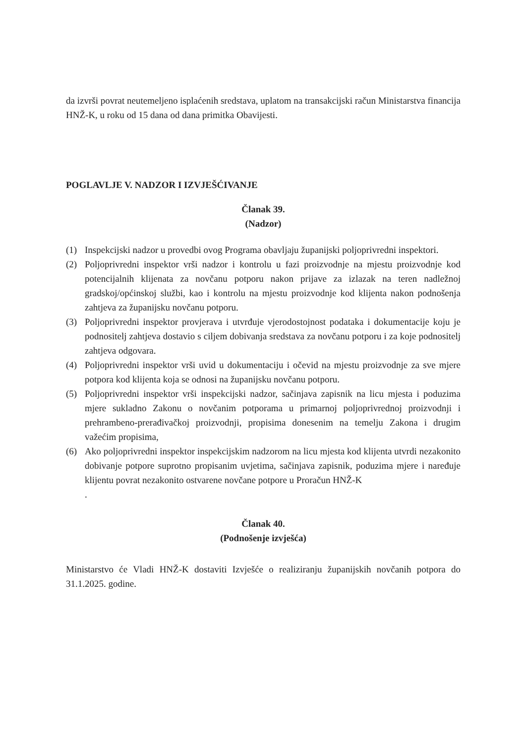da izvrši povrat neutemeljeno isplaćenih sredstava, uplatom na transakcijski račun Ministarstva financija HNŽ-K, u roku od 15 dana od dana primitka Obavijesti.
POGLAVLJE V. NADZOR I IZVJEŠĆIVANJE
Članak 39.
(Nadzor)
(1) Inspekcijski nadzor u provedbi ovog Programa obavljaju županijski poljoprivredni inspektori.
(2) Poljoprivredni inspektor vrši nadzor i kontrolu u fazi proizvodnje na mjestu proizvodnje kod potencijalnih klijenata za novčanu potporu nakon prijave za izlazak na teren nadležnoj gradskoj/općinskoj službi, kao i kontrolu na mjestu proizvodnje kod klijenta nakon podnošenja zahtjeva za županijsku novčanu potporu.
(3) Poljoprivredni inspektor provjerava i utvrđuje vjerodostojnost podataka i dokumentacije koju je podnositelj zahtjeva dostavio s ciljem dobivanja sredstava za novčanu potporu i za koje podnositelj zahtjeva odgovara.
(4) Poljoprivredni inspektor vrši uvid u dokumentaciju i očevid na mjestu proizvodnje za sve mjere potpora kod klijenta koja se odnosi na županijsku novčanu potporu.
(5) Poljoprivredni inspektor vrši inspekcijski nadzor, sačinjava zapisnik na licu mjesta i poduzima mjere sukladno Zakonu o novčanim potporama u primarnoj poljoprivrednoj proizvodnji i prehrambeno-prerađivačkoj proizvodnji, propisima donesenim na temelju Zakona i drugim važećim propisima,
(6) Ako poljoprivredni inspektor inspekcijskim nadzorom na licu mjesta kod klijenta utvrdi nezakonito dobivanje potpore suprotno propisanim uvjetima, sačinjava zapisnik, poduzima mjere i naređuje klijentu povrat nezakonito ostvarene novčane potpore u Proračun HNŽ-K
.
Članak 40.
(Podnošenje izvješća)
Ministarstvo će Vladi HNŽ-K dostaviti Izvješće o realiziranju županijskih novčanih potpora do 31.1.2025. godine.